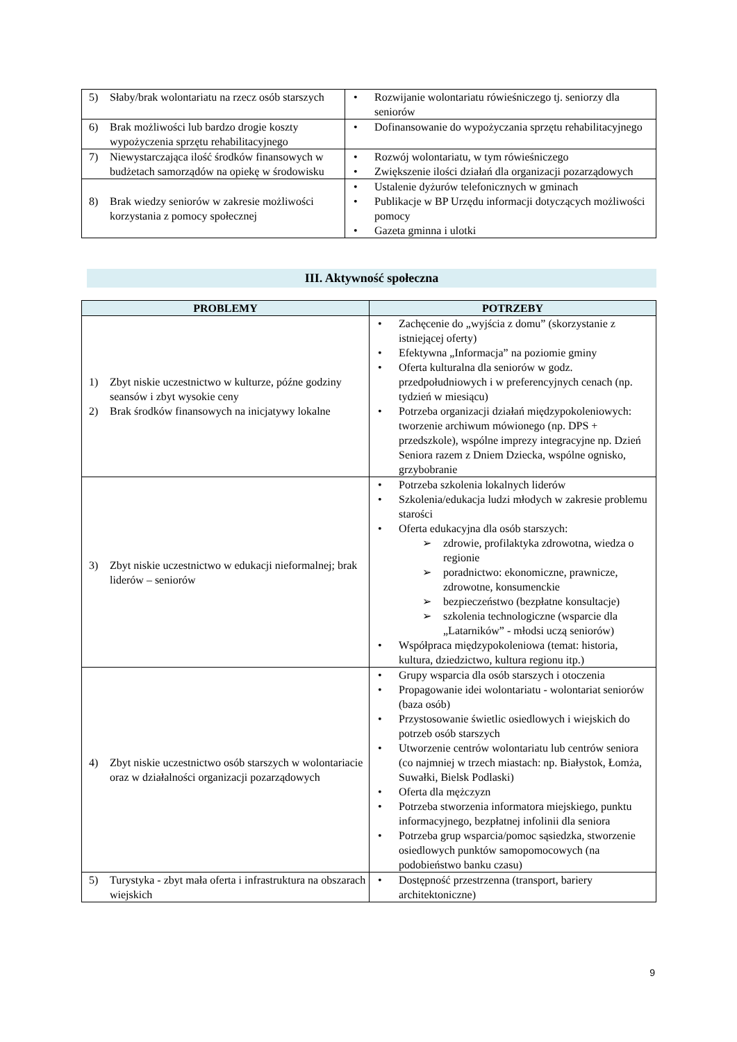| 5) Słaby/brak wolontariatu na rzecz osób starszych | • Rozwijanie wolontariatu rówieśniczego tj. seniorzy dla seniorów |
| 6) Brak możliwości lub bardzo drogie koszty wypożyczenia sprzętu rehabilitacyjnego | • Dofinansowanie do wypożyczania sprzętu rehabilitacyjnego |
| 7) Niewystarczająca ilość środków finansowych w budżetach samorządów na opiekę w środowisku | • Rozwój wolontariatu, w tym rówieśniczego • Zwiększenie ilości działań dla organizacji pozarządowych |
| 8) Brak wiedzy seniorów w zakresie możliwości korzystania z pomocy społecznej | • Ustalenie dyżurów telefonicznych w gminach • Publikacje w BP Urzędu informacji dotyczących możliwości pomocy • Gazeta gminna i ulotki |
III. Aktywność społeczna
| PROBLEMY | POTRZEBY |
| --- | --- |
| 1) Zbyt niskie uczestnictwo w kulturze, późne godziny seansów i zbyt wysokie ceny 2) Brak środków finansowych na inicjatywy lokalne | • Zachęcenie do „wyjścia z domu” (skorzystanie z istniejącej oferty) • Efektywna „Informacja” na poziomie gminy • Oferta kulturalna dla seniorów w godz. przedpołudniowych i w preferencyjnych cenach (np. tydzień w miesiącu) • Potrzeba organizacji działań międzypokoleniowych: tworzenie archiwum mówionego (np. DPS + przedszkole), wspólne imprezy integracyjne np. Dzień Seniora razem z Dniem Dziecka, wspólne ognisko, grzybobranie |
| 3) Zbyt niskie uczestnictwo w edukacji nieformalnej; brak liderów – seniorów | • Potrzeba szkolenia lokalnych liderów • Szkolenia/edukacja ludzi młodych w zakresie problemu starości • Oferta edukacyjna dla osób starszych: ➢ zdrowie, profilaktyka zdrowotna, wiedza o regionie ➢ poradnictwo: ekonomiczne, prawnicze, zdrowotne, konsumenckie ➢ bezpieczeństwo (bezpłatne konsultacje) ➢ szkolenia technologiczne (wsparcie dla „Latarników” - młodsi uczą seniorów) • Współpraca międzypokoleniowa (temat: historia, kultura, dziedzictwo, kultura regionu itp.) |
| 4) Zbyt niskie uczestnictwo osób starszych w wolontariacie oraz w działalności organizacji pozarządowych | • Grupy wsparcia dla osób starszych i otoczenia • Propagowanie idei wolontariatu - wolontariat seniorów (baza osób) • Przystosowanie świetlic osiedlowych i wiejskich do potrzeb osób starszych • Utworzenie centrów wolontariatu lub centrów seniora (co najmniej w trzech miastach: np. Białystok, Łomża, Suwałki, Bielsk Podlaski) • Oferta dla mężczyzn • Potrzeba stworzenia informatora miejskiego, punktu informacyjnego, bezpłatnej infolinii dla seniora • Potrzeba grup wsparcia/pomoc sąsiedzka, stworzenie osiedlowych punktów samopomocowych (na podobieństwo banku czasu) |
| 5) Turystyka - zbyt mała oferta i infrastruktura na obszarach wiejskich | • Dostępność przestrzenna (transport, bariery architektoniczne) |
9